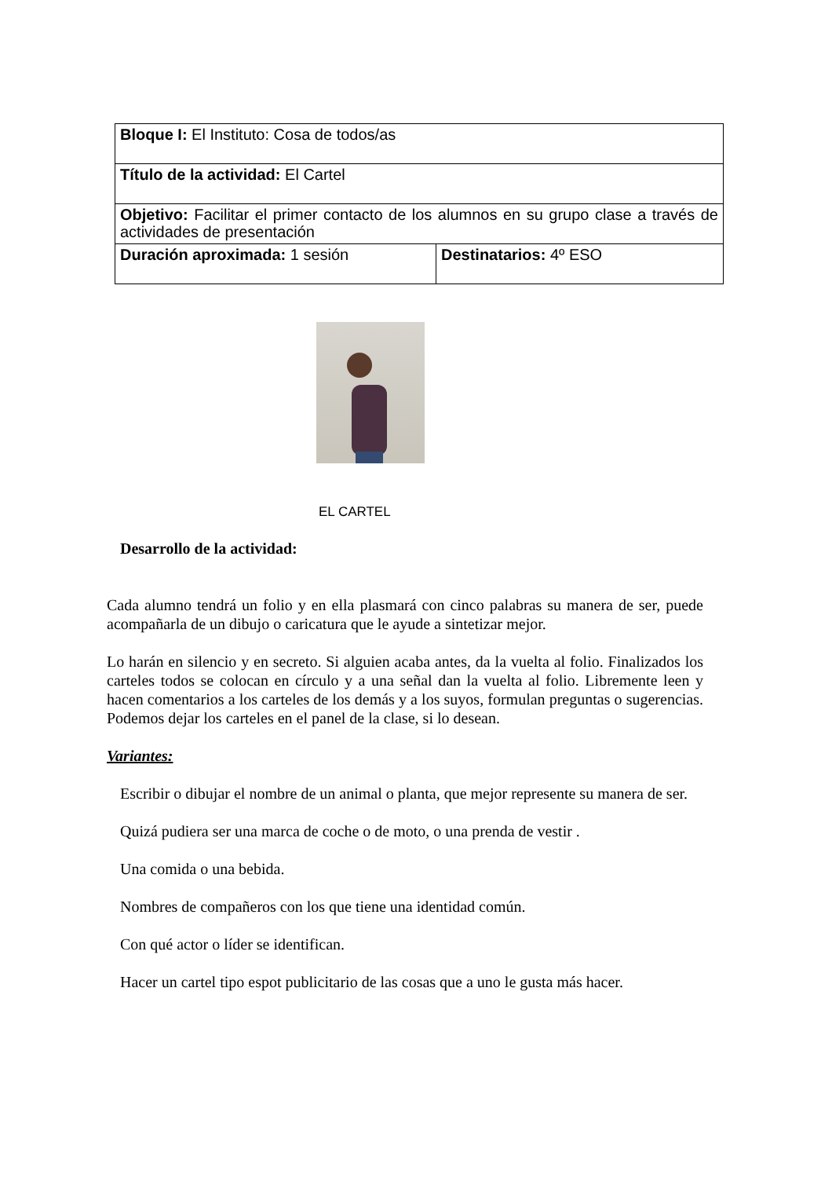| Bloque I: El Instituto: Cosa de todos/as | |
| Título de la actividad: El Cartel | |
| Objetivo: Facilitar el primer contacto de los alumnos en su grupo clase a través de actividades de presentación | |
| Duración aproximada: 1 sesión | Destinatarios: 4º ESO |
EL CARTEL
Desarrollo de la actividad:
Cada alumno tendrá un folio y en ella plasmará con cinco palabras su manera de ser, puede acompañarla de un dibujo o caricatura que le ayude a sintetizar mejor.
Lo harán en silencio y en secreto. Si alguien acaba antes, da la vuelta al folio. Finalizados los carteles todos se colocan en círculo y a una señal dan la vuelta al folio. Libremente leen y hacen comentarios a los carteles de los demás y a los suyos, formulan preguntas o sugerencias. Podemos dejar los carteles en el panel de la clase, si lo desean.
Variantes:
Escribir o dibujar el nombre de un animal o planta, que mejor represente su manera de ser.
Quizá pudiera ser una marca de coche o de moto, o una prenda de vestir .
Una comida o una bebida.
Nombres de compañeros con los que tiene una identidad común.
Con qué actor o líder se identifican.
Hacer un cartel tipo espot publicitario de las cosas que a uno le gusta más hacer.